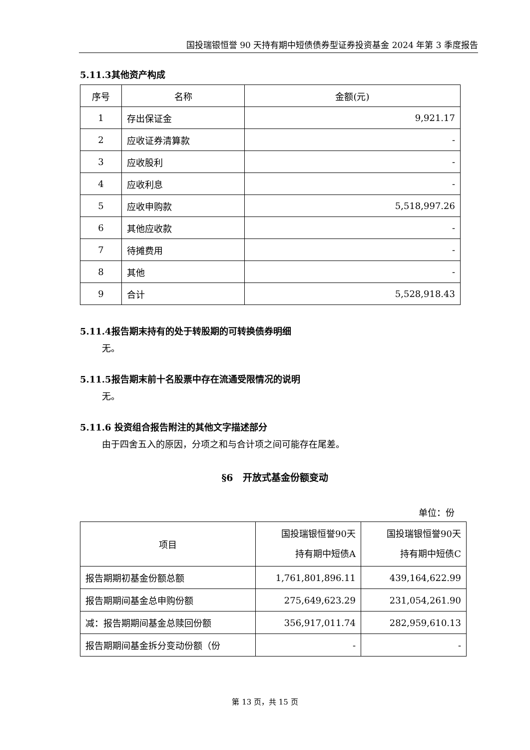国投瑞银恒誉 90 天持有期中短债债券型证券投资基金 2024 年第 3 季度报告
5.11.3其他资产构成
| 序号 | 名称 | 金额(元) |
| --- | --- | --- |
| 1 | 存出保证金 | 9,921.17 |
| 2 | 应收证券清算款 | - |
| 3 | 应收股利 | - |
| 4 | 应收利息 | - |
| 5 | 应收申购款 | 5,518,997.26 |
| 6 | 其他应收款 | - |
| 7 | 待摊费用 | - |
| 8 | 其他 | - |
| 9 | 合计 | 5,528,918.43 |
5.11.4报告期末持有的处于转股期的可转换债券明细
无。
5.11.5报告期末前十名股票中存在流通受限情况的说明
无。
5.11.6 投资组合报告附注的其他文字描述部分
由于四舍五入的原因，分项之和与合计项之间可能存在尾差。
§6　开放式基金份额变动
单位：份
| 项目 | 国投瑞银恒誉90天 持有期中短债A | 国投瑞银恒誉90天 持有期中短债C |
| --- | --- | --- |
| 报告期期初基金份额总额 | 1,761,801,896.11 | 439,164,622.99 |
| 报告期期间基金总申购份额 | 275,649,623.29 | 231,054,261.90 |
| 减：报告期期间基金总赎回份额 | 356,917,011.74 | 282,959,610.13 |
| 报告期期间基金拆分变动份额（份 | - | - |
第 13 页，共 15 页